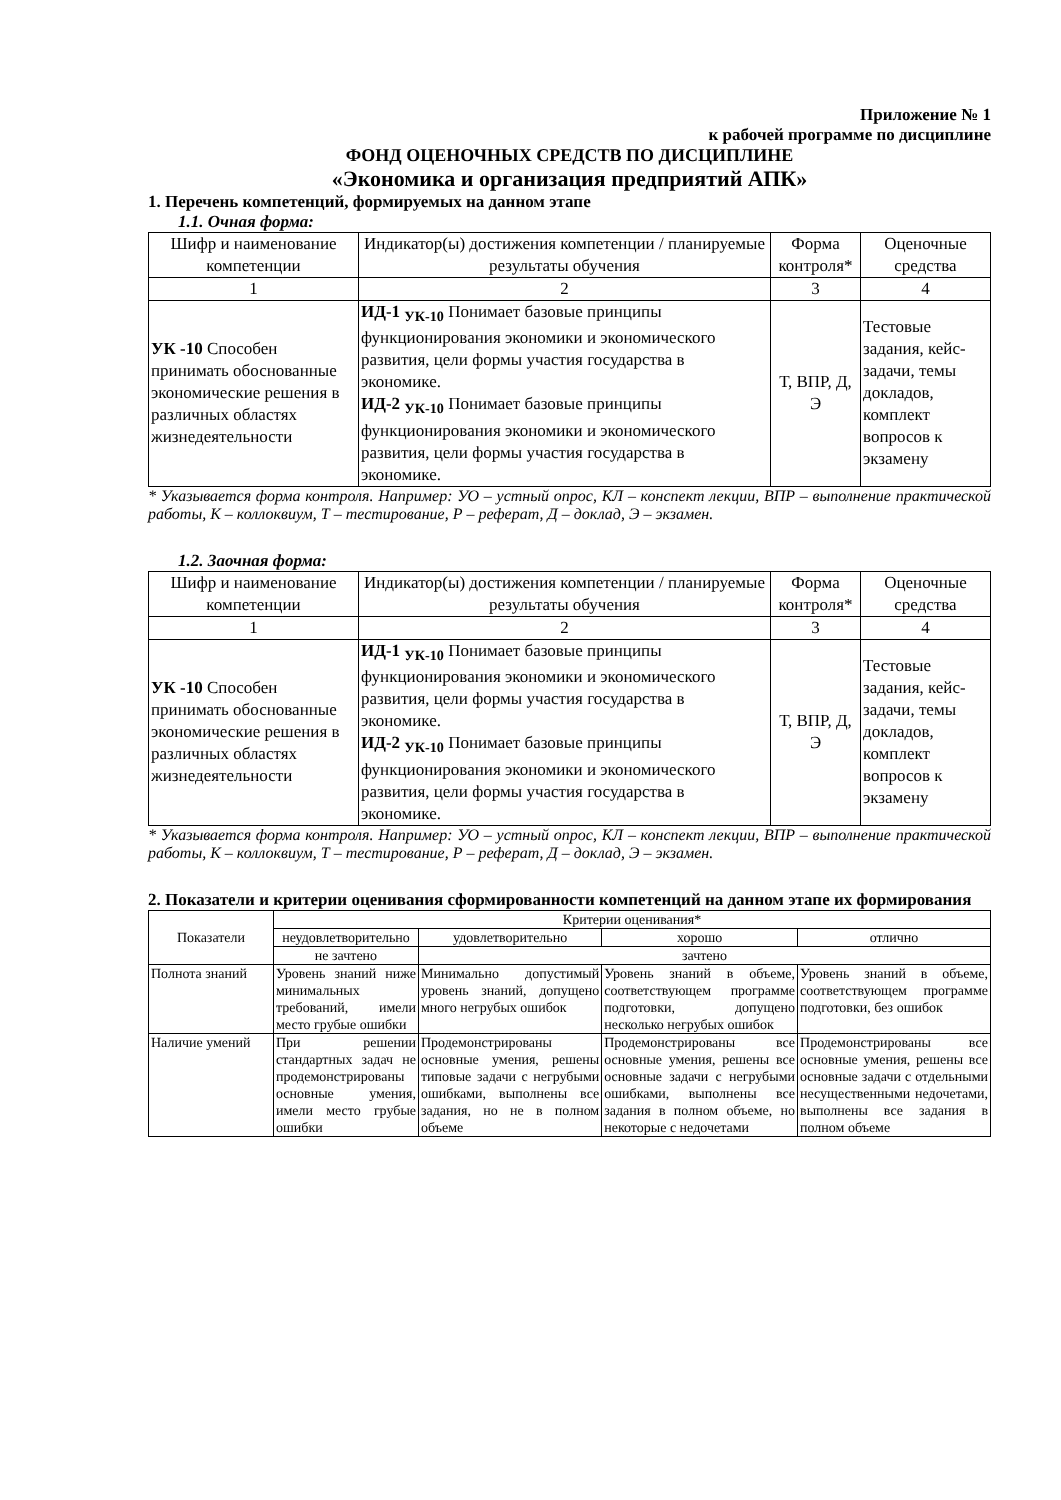Приложение № 1
к рабочей программе по дисциплине
ФОНД ОЦЕНОЧНЫХ СРЕДСТВ ПО ДИСЦИПЛИНЕ
«Экономика и организация предприятий АПК»
1. Перечень компетенций, формируемых на данном этапе
1.1. Очная форма:
| Шифр и наименование компетенции | Индикатор(ы) достижения компетенции / планируемые результаты обучения | Форма контроля* | Оценочные средства |
| --- | --- | --- | --- |
| 1 | 2 | 3 | 4 |
| УК -10 Способен принимать обоснованные экономические решения в различных областях жизнедеятельности | ИД-1 <sub>УК-10</sub> Понимает базовые принципы функционирования экономики и экономического развития, цели формы участия государства в экономике. ИД-2 <sub>УК-10</sub> Понимает базовые принципы функционирования экономики и экономического развития, цели формы участия государства в экономике. | Т, ВПР, Д, Э | Тестовые задания, кейс-задачи, темы докладов, комплект вопросов к экзамену |
* Указывается форма контроля. Например: УО – устный опрос, КЛ – конспект лекции, ВПР – выполнение практической работы, К – коллоквиум, Т – тестирование, Р – реферат, Д – доклад, Э – экзамен.
1.2. Заочная форма:
| Шифр и наименование компетенции | Индикатор(ы) достижения компетенции / планируемые результаты обучения | Форма контроля* | Оценочные средства |
| --- | --- | --- | --- |
| 1 | 2 | 3 | 4 |
| УК -10 Способен принимать обоснованные экономические решения в различных областях жизнедеятельности | ИД-1 <sub>УК-10</sub> Понимает базовые принципы функционирования экономики и экономического развития, цели формы участия государства в экономике. ИД-2 <sub>УК-10</sub> Понимает базовые принципы функционирования экономики и экономического развития, цели формы участия государства в экономике. | Т, ВПР, Д, Э | Тестовые задания, кейс-задачи, темы докладов, комплект вопросов к экзамену |
* Указывается форма контроля. Например: УО – устный опрос, КЛ – конспект лекции, ВПР – выполнение практической работы, К – коллоквиум, Т – тестирование, Р – реферат, Д – доклад, Э – экзамен.
2. Показатели и критерии оценивания сформированности компетенций на данном этапе их формирования
| Показатели | Критерии оценивания* | | | |
| --- | --- | --- | --- | --- |
| | неудовлетворительно | удовлетворительно | хорошо | отлично |
| | не зачтено | зачтено | | |
| Полнота знаний | Уровень знаний ниже минимальных требований, имели место грубые ошибки | Минимально допустимый уровень знаний, допущено много негрубых ошибок | Уровень знаний в объеме, соответствующем программе подготовки, допущено несколько негрубых ошибок | Уровень знаний в объеме, соответствующем программе подготовки, без ошибок |
| Наличие умений | При решении стандартных задач не продемонстрированы основные умения, имели место грубые ошибки | Продемонстрированы основные умения, решены типовые задачи с негрубыми ошибками, выполнены все задания, но не в полном объеме | Продемонстрированы все основные умения, решены все основные задачи с негрубыми ошибками, выполнены все задания в полном объеме, но некоторые с недочетами | Продемонстрированы все основные умения, решены все основные задачи с отдельными несущественными недочетами, выполнены все задания в полном объеме |